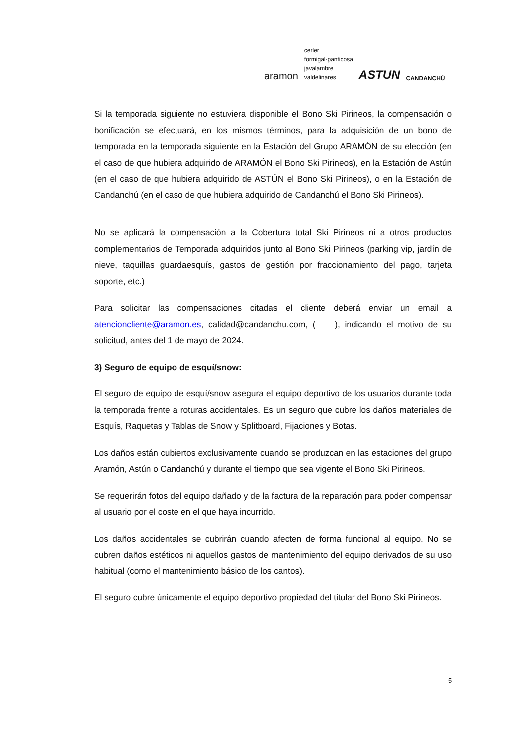aramon
cerler
formigal-panticosa
javalambre
valdelinares
ASTUN
CANDANCHÚ
Si la temporada siguiente no estuviera disponible el Bono Ski Pirineos, la compensación o bonificación se efectuará, en los mismos términos, para la adquisición de un bono de temporada en la temporada siguiente en la Estación del Grupo ARAMÓN de su elección (en el caso de que hubiera adquirido de ARAMÓN el Bono Ski Pirineos), en la Estación de Astún (en el caso de que hubiera adquirido de ASTÚN el Bono Ski Pirineos), o en la Estación de Candanchú (en el caso de que hubiera adquirido de Candanchú el Bono Ski Pirineos).
No se aplicará la compensación a la Cobertura total Ski Pirineos ni a otros productos complementarios de Temporada adquiridos junto al Bono Ski Pirineos (parking vip, jardín de nieve, taquillas guardaesquís, gastos de gestión por fraccionamiento del pago, tarjeta soporte, etc.)
Para solicitar las compensaciones citadas el cliente deberá enviar un email a atencioncliente@aramon.es, calidad@candanchu.com, ( ), indicando el motivo de su solicitud, antes del 1 de mayo de 2024.
3) Seguro de equipo de esquí/snow:
El seguro de equipo de esquí/snow asegura el equipo deportivo de los usuarios durante toda la temporada frente a roturas accidentales. Es un seguro que cubre los daños materiales de Esquís, Raquetas y Tablas de Snow y Splitboard, Fijaciones y Botas.
Los daños están cubiertos exclusivamente cuando se produzcan en las estaciones del grupo Aramón, Astún o Candanchú y durante el tiempo que sea vigente el Bono Ski Pirineos.
Se requerirán fotos del equipo dañado y de la factura de la reparación para poder compensar al usuario por el coste en el que haya incurrido.
Los daños accidentales se cubrirán cuando afecten de forma funcional al equipo. No se cubren daños estéticos ni aquellos gastos de mantenimiento del equipo derivados de su uso habitual (como el mantenimiento básico de los cantos).
El seguro cubre únicamente el equipo deportivo propiedad del titular del Bono Ski Pirineos.
5